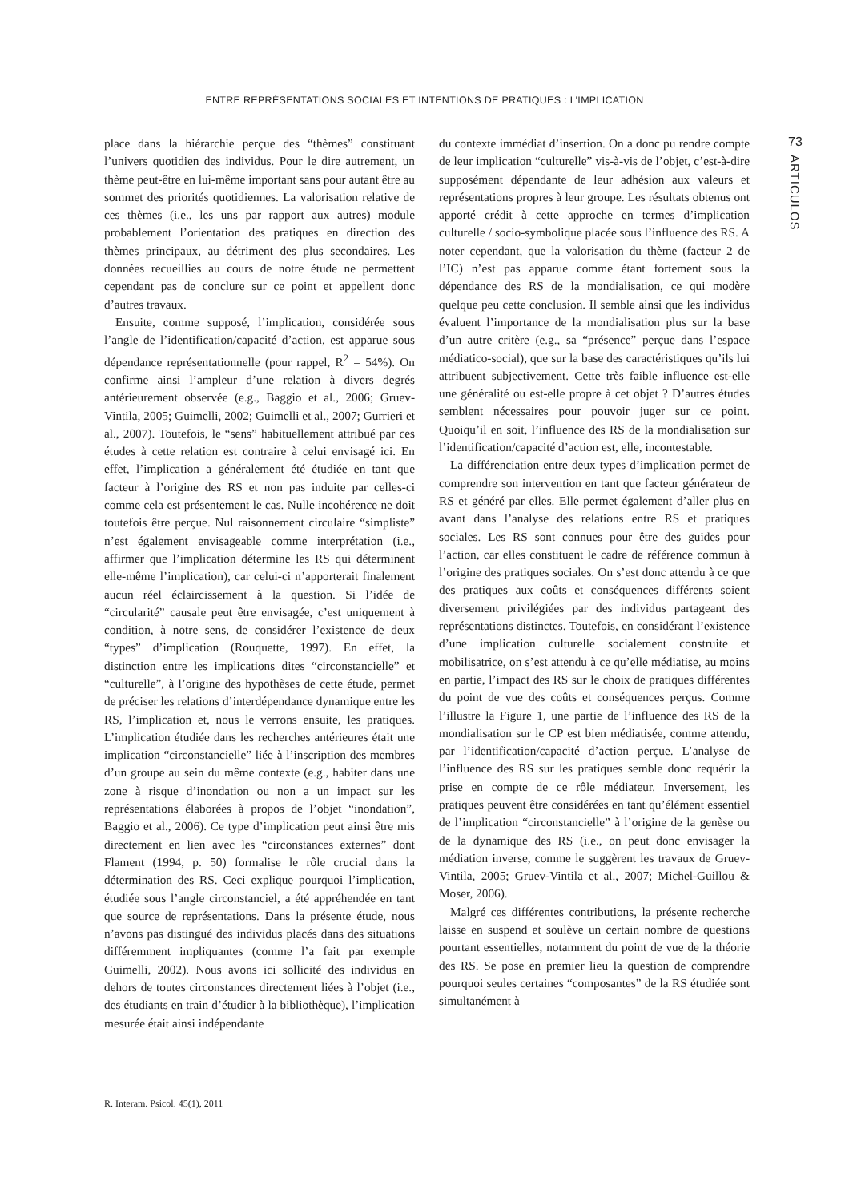ENTRE REPRÉSENTATIONS SOCIALES ET INTENTIONS DE PRATIQUES : L’IMPLICATION
73
ARTICULOS
place dans la hiérarchie perçue des “thèmes” constituant l’univers quotidien des individus. Pour le dire autrement, un thème peut-être en lui-même important sans pour autant être au sommet des priorités quotidiennes. La valorisation relative de ces thèmes (i.e., les uns par rapport aux autres) module probablement l’orientation des pratiques en direction des thèmes principaux, au détriment des plus secondaires. Les données recueillies au cours de notre étude ne permettent cependant pas de conclure sur ce point et appellent donc d’autres travaux.
Ensuite, comme supposé, l’implication, considérée sous l’angle de l’identification/capacité d’action, est apparue sous dépendance représentationnelle (pour rappel, R<sup>2</sup> = 54%). On confirme ainsi l’ampleur d’une relation à divers degrés antérieurement observée (e.g., Baggio et al., 2006; Gruev-Vintila, 2005; Guimelli, 2002; Guimelli et al., 2007; Gurrieri et al., 2007). Toutefois, le “sens” habituellement attribué par ces études à cette relation est contraire à celui envisagé ici. En effet, l’implication a généralement été étudiée en tant que facteur à l’origine des RS et non pas induite par celles-ci comme cela est présentement le cas. Nulle incohérence ne doit toutefois être perçue. Nul raisonnement circulaire “simpliste” n’est également envisageable comme interprétation (i.e., affirmer que l’implication détermine les RS qui déterminent elle-même l’implication), car celui-ci n’apporterait finalement aucun réel éclaircissement à la question. Si l’idée de “circularité” causale peut être envisagée, c’est uniquement à condition, à notre sens, de considérer l’existence de deux “types” d’implication (Rouquette, 1997). En effet, la distinction entre les implications dites “circonstancielle” et “culturelle”, à l’origine des hypothèses de cette étude, permet de préciser les relations d’interdépendance dynamique entre les RS, l’implication et, nous le verrons ensuite, les pratiques. L’implication étudiée dans les recherches antérieures était une implication “circonstancielle” liée à l’inscription des membres d’un groupe au sein du même contexte (e.g., habiter dans une zone à risque d’inondation ou non a un impact sur les représentations élaborées à propos de l’objet “inondation”, Baggio et al., 2006). Ce type d’implication peut ainsi être mis directement en lien avec les “circonstances externes” dont Flament (1994, p. 50) formalise le rôle crucial dans la détermination des RS. Ceci explique pourquoi l’implication, étudiée sous l’angle circonstanciel, a été appréhendée en tant que source de représentations. Dans la présente étude, nous n’avons pas distingué des individus placés dans des situations différemment impliquantes (comme l’a fait par exemple Guimelli, 2002). Nous avons ici sollicité des individus en dehors de toutes circonstances directement liées à l’objet (i.e., des étudiants en train d’étudier à la bibliothèque), l’implication mesurée était ainsi indépendante
du contexte immédiat d’insertion. On a donc pu rendre compte de leur implication “culturelle” vis-à-vis de l’objet, c’est-à-dire supposément dépendante de leur adhésion aux valeurs et représentations propres à leur groupe. Les résultats obtenus ont apporté crédit à cette approche en termes d’implication culturelle / socio-symbolique placée sous l’influence des RS. A noter cependant, que la valorisation du thème (facteur 2 de l’IC) n’est pas apparue comme étant fortement sous la dépendance des RS de la mondialisation, ce qui modère quelque peu cette conclusion. Il semble ainsi que les individus évaluent l’importance de la mondialisation plus sur la base d’un autre critère (e.g., sa “présence” perçue dans l’espace médiatico-social), que sur la base des caractéristiques qu’ils lui attribuent subjectivement. Cette très faible influence est-elle une généralité ou est-elle propre à cet objet ? D’autres études semblent nécessaires pour pouvoir juger sur ce point. Quoiqu’il en soit, l’influence des RS de la mondialisation sur l’identification/capacité d’action est, elle, incontestable.
La différenciation entre deux types d’implication permet de comprendre son intervention en tant que facteur générateur de RS et généré par elles. Elle permet également d’aller plus en avant dans l’analyse des relations entre RS et pratiques sociales. Les RS sont connues pour être des guides pour l’action, car elles constituent le cadre de référence commun à l’origine des pratiques sociales. On s’est donc attendu à ce que des pratiques aux coûts et conséquences différents soient diversement privilégiées par des individus partageant des représentations distinctes. Toutefois, en considérant l’existence d’une implication culturelle socialement construite et mobilisatrice, on s’est attendu à ce qu’elle médiatise, au moins en partie, l’impact des RS sur le choix de pratiques différentes du point de vue des coûts et conséquences perçus. Comme l’illustre la Figure 1, une partie de l’influence des RS de la mondialisation sur le CP est bien médiatisée, comme attendu, par l’identification/capacité d’action perçue. L’analyse de l’influence des RS sur les pratiques semble donc requérir la prise en compte de ce rôle médiateur. Inversement, les pratiques peuvent être considérées en tant qu’élément essentiel de l’implication “circonstancielle” à l’origine de la genèse ou de la dynamique des RS (i.e., on peut donc envisager la médiation inverse, comme le suggèrent les travaux de Gruev-Vintila, 2005; Gruev-Vintila et al., 2007; Michel-Guillou & Moser, 2006).
Malgré ces différentes contributions, la présente recherche laisse en suspend et soulève un certain nombre de questions pourtant essentielles, notamment du point de vue de la théorie des RS. Se pose en premier lieu la question de comprendre pourquoi seules certaines “composantes” de la RS étudiée sont simultanément à
R. Interam. Psicol. 45(1), 2011